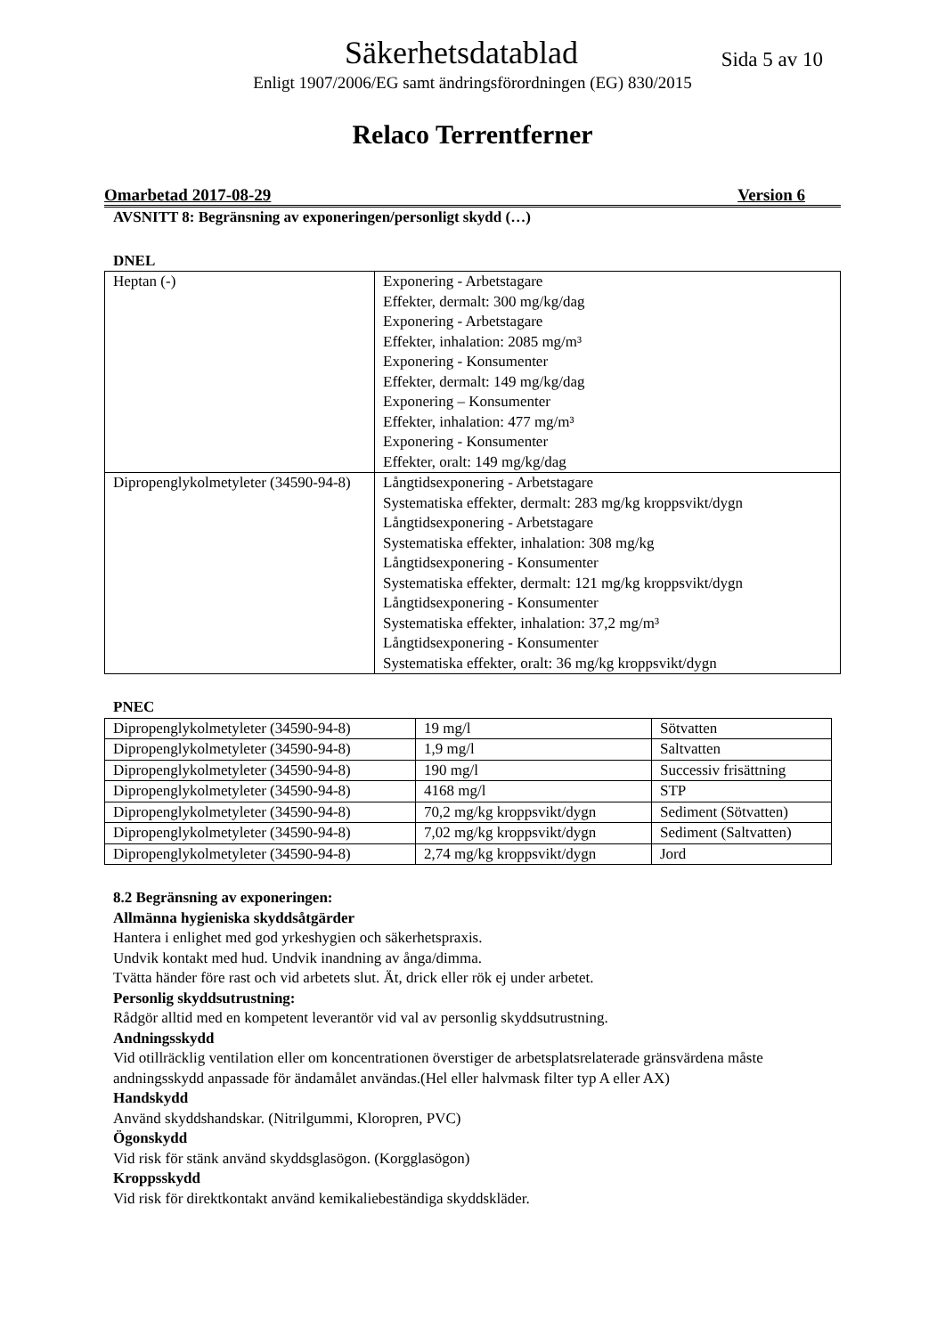Säkerhetsdatablad
Sida 5 av 10
Enligt 1907/2006/EG samt ändringsförordningen (EG) 830/2015
Relaco Terrentferner
Omarbetad 2017-08-29 Version 6
AVSNITT 8: Begränsning av exponeringen/personligt skydd (…)
DNEL
| Heptan (-) | Exponering - Arbetstagare Effekter, dermalt: 300 mg/kg/dag Exponering - Arbetstagare Effekter, inhalation: 2085 mg/m³ Exponering - Konsumenter Effekter, dermalt: 149 mg/kg/dag Exponering – Konsumenter Effekter, inhalation: 477 mg/m³ Exponering - Konsumenter Effekter, oralt: 149 mg/kg/dag |
| Dipropenglykolmetyleter (34590-94-8) | Långtidsexponering - Arbetstagare Systematiska effekter, dermalt: 283 mg/kg kroppsvikt/dygn Långtidsexponering - Arbetstagare Systematiska effekter, inhalation: 308 mg/kg Långtidsexponering - Konsumenter Systematiska effekter, dermalt: 121 mg/kg kroppsvikt/dygn Långtidsexponering - Konsumenter Systematiska effekter, inhalation: 37,2 mg/m³ Långtidsexponering - Konsumenter Systematiska effekter, oralt: 36 mg/kg kroppsvikt/dygn |
PNEC
| Dipropenglykolmetyleter (34590-94-8) | 19 mg/l | Sötvatten |
| Dipropenglykolmetyleter (34590-94-8) | 1,9 mg/l | Saltvatten |
| Dipropenglykolmetyleter (34590-94-8) | 190 mg/l | Successiv frisättning |
| Dipropenglykolmetyleter (34590-94-8) | 4168 mg/l | STP |
| Dipropenglykolmetyleter (34590-94-8) | 70,2 mg/kg kroppsvikt/dygn | Sediment (Sötvatten) |
| Dipropenglykolmetyleter (34590-94-8) | 7,02 mg/kg kroppsvikt/dygn | Sediment (Saltvatten) |
| Dipropenglykolmetyleter (34590-94-8) | 2,74 mg/kg kroppsvikt/dygn | Jord |
8.2 Begränsning av exponeringen:
Allmänna hygieniska skyddsåtgärder
Hantera i enlighet med god yrkeshygien och säkerhetspraxis.
Undvik kontakt med hud. Undvik inandning av ånga/dimma.
Tvätta händer före rast och vid arbetets slut. Ät, drick eller rök ej under arbetet.
Personlig skyddsutrustning:
Rådgör alltid med en kompetent leverantör vid val av personlig skyddsutrustning.
Andningsskydd
Vid otillräcklig ventilation eller om koncentrationen överstiger de arbetsplatsrelaterade gränsvärdena måste andningsskydd anpassade för ändamålet användas.(Hel eller halvmask filter typ A eller AX)
Handskydd
Använd skyddshandskar. (Nitrilgummi, Kloropren, PVC)
Ögonskydd
Vid risk för stänk använd skyddsglasögon. (Korgglasögon)
Kroppsskydd
Vid risk för direktkontakt använd kemikaliebeständiga skyddskläder.